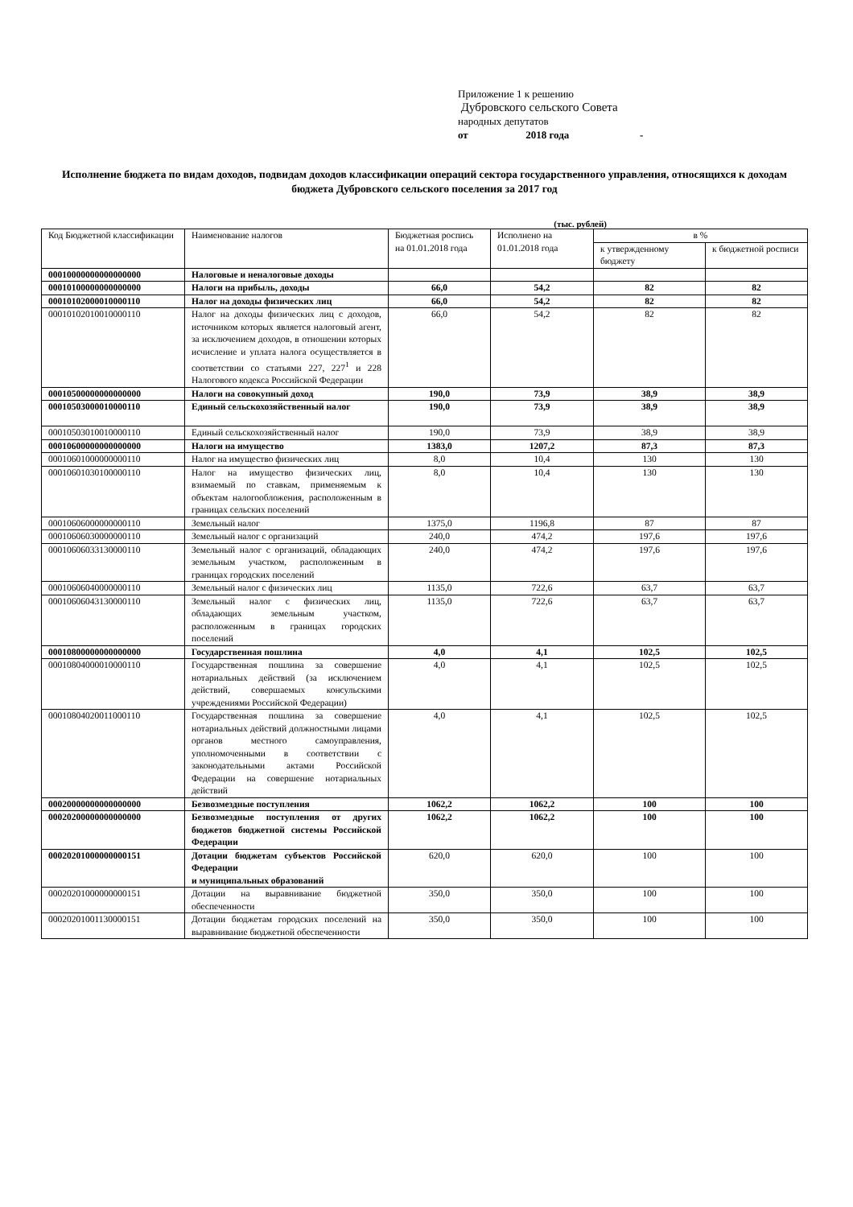Приложение 1 к решению
Дубровского сельского Совета
народных депутатов
от 2018 года -
Исполнение бюджета по видам доходов, подвидам доходов классификации операций сектора государственного управления, относящихся к доходам бюджета Дубровского сельского поселения за 2017 год
(тыс. рублей)
| Код Бюджетной классификации | Наименование налогов | Бюджетная роспись на 01.01.2018 года | Исполнено на 01.01.2018 года | в % | |
| --- | --- | --- | --- | --- | --- |
| | | | | к утвержденному бюджету | к бюджетной росписи |
| 00010000000000000000 | Налоговые и неналоговые доходы | | | | |
| 00010100000000000000 | Налоги на прибыль, доходы | 66,0 | 54,2 | 82 | 82 |
| 00010102000010000110 | Налог на доходы физических лиц | 66,0 | 54,2 | 82 | 82 |
| 00010102010010000110 | Налог на доходы физических лиц с доходов, источником которых является налоговый агент, за исключением доходов, в отношении которых исчисление и уплата налога осуществляется в соответствии со статьями 227, 227<sup>1</sup> и 228 Налогового кодекса Российской Федерации | 66,0 | 54,2 | 82 | 82 |
| 00010500000000000000 | Налоги на совокупный доход | 190,0 | 73,9 | 38,9 | 38,9 |
| 00010503000010000110 | Единый сельскохозяйственный налог | 190,0 | 73,9 | 38,9 | 38,9 |
| 00010503010010000110 | Единый сельскохозяйственный налог | 190,0 | 73,9 | 38,9 | 38,9 |
| 00010600000000000000 | Налоги на имущество | 1383,0 | 1207,2 | 87,3 | 87,3 |
| 00010601000000000110 | Налог на имущество физических лиц | 8,0 | 10,4 | 130 | 130 |
| 00010601030100000110 | Налог на имущество физических лиц, взимаемый по ставкам, применяемым к объектам налогообложения, расположенным в границах сельских поселений | 8,0 | 10,4 | 130 | 130 |
| 00010606000000000110 | Земельный налог | 1375,0 | 1196,8 | 87 | 87 |
| 00010606030000000110 | Земельный налог с организаций | 240,0 | 474,2 | 197,6 | 197,6 |
| 00010606033130000110 | Земельный налог с организаций, обладающих земельным участком, расположенным в границах городских поселений | 240,0 | 474,2 | 197,6 | 197,6 |
| 00010606040000000110 | Земельный налог с физических лиц | 1135,0 | 722,6 | 63,7 | 63,7 |
| 00010606043130000110 | Земельный налог с физических лиц, обладающих земельным участком, расположенным в границах городских поселений | 1135,0 | 722,6 | 63,7 | 63,7 |
| 00010800000000000000 | Государственная пошлина | 4,0 | 4,1 | 102,5 | 102,5 |
| 00010804000010000110 | Государственная пошлина за совершение нотариальных действий (за исключением действий, совершаемых консульскими учреждениями Российской Федерации) | 4,0 | 4,1 | 102,5 | 102,5 |
| 00010804020011000110 | Государственная пошлина за совершение нотариальных действий должностными лицами органов местного самоуправления, уполномоченными в соответствии с законодательными актами Российской Федерации на совершение нотариальных действий | 4,0 | 4,1 | 102,5 | 102,5 |
| 00020000000000000000 | Безвозмездные поступления | 1062,2 | 1062,2 | 100 | 100 |
| 00020200000000000000 | Безвозмездные поступления от других бюджетов бюджетной системы Российской Федерации | 1062,2 | 1062,2 | 100 | 100 |
| 00020201000000000151 | Дотации бюджетам субъектов Российской Федерации и муниципальных образований | 620,0 | 620,0 | 100 | 100 |
| 00020201000000000151 | Дотации на выравнивание бюджетной обеспеченности | 350,0 | 350,0 | 100 | 100 |
| 00020201001130000151 | Дотации бюджетам городских поселений на выравнивание бюджетной обеспеченности | 350,0 | 350,0 | 100 | 100 |